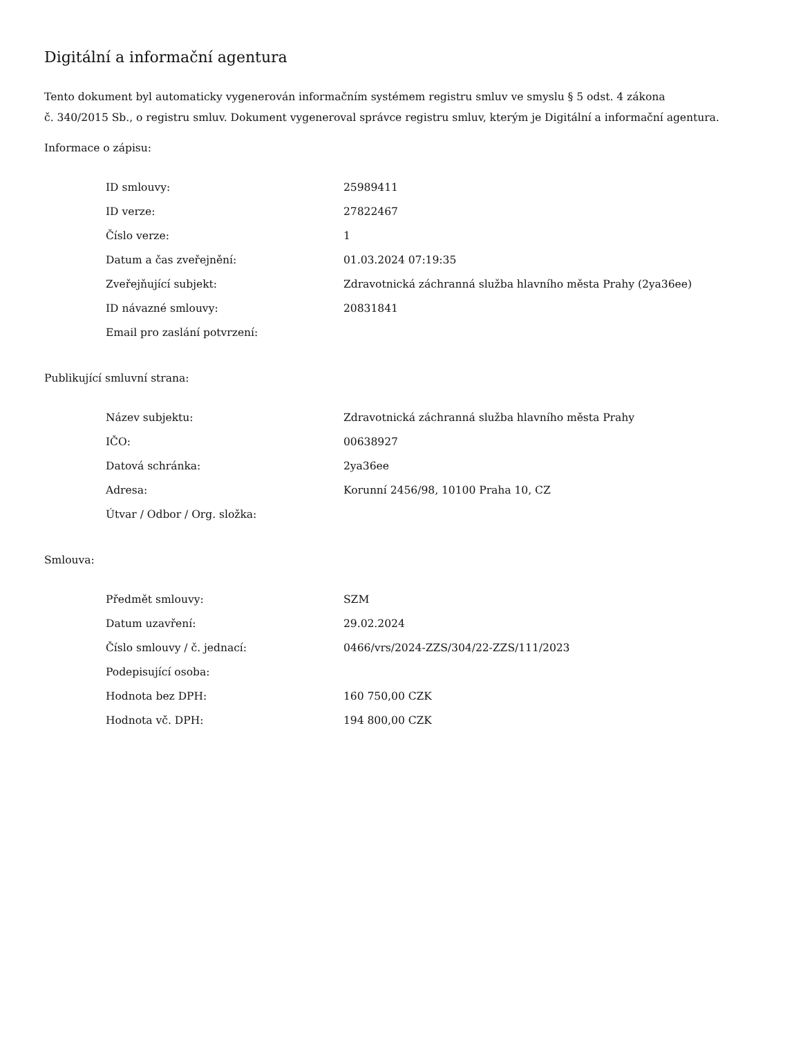Digitální a informační agentura
Tento dokument byl automaticky vygenerován informačním systémem registru smluv ve smyslu § 5 odst. 4 zákona
č. 340/2015 Sb., o registru smluv. Dokument vygeneroval správce registru smluv, kterým je Digitální a informační agentura.
Informace o zápisu:
| ID smlouvy: | 25989411 |
| ID verze: | 27822467 |
| Číslo verze: | 1 |
| Datum a čas zveřejnění: | 01.03.2024 07:19:35 |
| Zveřejňující subjekt: | Zdravotnická záchranná služba hlavního města Prahy (2ya36ee) |
| ID návazné smlouvy: | 20831841 |
| Email pro zaslání potvrzení: | |
Publikující smluvní strana:
| Název subjektu: | Zdravotnická záchranná služba hlavního města Prahy |
| IČO: | 00638927 |
| Datová schránka: | 2ya36ee |
| Adresa: | Korunní 2456/98, 10100 Praha 10, CZ |
| Útvar / Odbor / Org. složka: | |
Smlouva:
| Předmět smlouvy: | SZM |
| Datum uzavření: | 29.02.2024 |
| Číslo smlouvy / č. jednací: | 0466/vrs/2024-ZZS/304/22-ZZS/111/2023 |
| Podepisující osoba: | |
| Hodnota bez DPH: | 160 750,00 CZK |
| Hodnota vč. DPH: | 194 800,00 CZK |